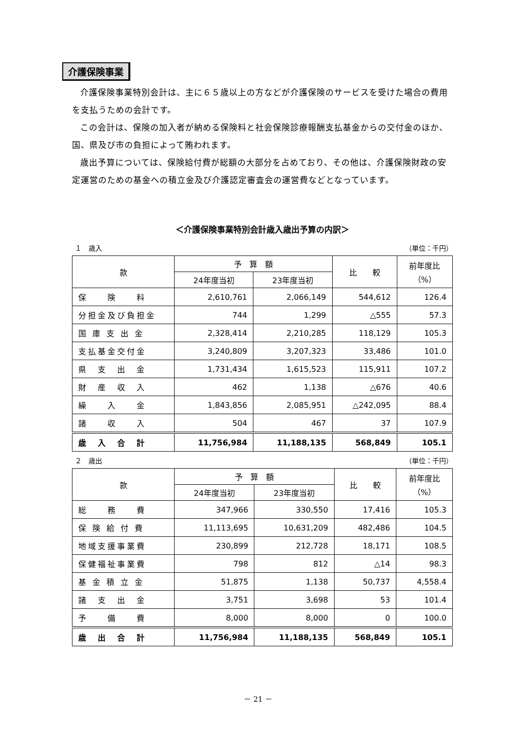介護保険事業
介護保険事業特別会計は、主に６５歳以上の方などが介護保険のサービスを受けた場合の費用を支払うための会計です。
この会計は、保険の加入者が納める保険料と社会保険診療報酬支払基金からの交付金のほか、国、県及び市の負担によって賄われます。
歳出予算については、保険給付費が総額の大部分を占めており、その他は、介護保険財政の安定運営のための基金への積立金及び介護認定審査会の運営費などとなっています。
＜介護保険事業特別会計歳入歳出予算の内訳＞
１　歳入 （単位：千円）
| 款 | 予 算 額 | | 比 較 | 前年度比 （%） |
| --- | --- | --- | --- | --- |
| | 24年度当初 | 23年度当初 | | |
| 保 険 料 | 2,610,761 | 2,066,149 | 544,612 | 126.4 |
| 分担金及び負担金 | 744 | 1,299 | △555 | 57.3 |
| 国 庫 支 出 金 | 2,328,414 | 2,210,285 | 118,129 | 105.3 |
| 支払基金交付金 | 3,240,809 | 3,207,323 | 33,486 | 101.0 |
| 県 支 出 金 | 1,731,434 | 1,615,523 | 115,911 | 107.2 |
| 財 産 収 入 | 462 | 1,138 | △676 | 40.6 |
| 繰 入 金 | 1,843,856 | 2,085,951 | △242,095 | 88.4 |
| 諸 収 入 | 504 | 467 | 37 | 107.9 |
| 歳 入 合 計 | 11,756,984 | 11,188,135 | 568,849 | 105.1 |
２　歳出 （単位：千円）
| 款 | 予 算 額 | | 比 較 | 前年度比 （%） |
| --- | --- | --- | --- | --- |
| | 24年度当初 | 23年度当初 | | |
| 総 務 費 | 347,966 | 330,550 | 17,416 | 105.3 |
| 保 険 給 付 費 | 11,113,695 | 10,631,209 | 482,486 | 104.5 |
| 地域支援事業費 | 230,899 | 212,728 | 18,171 | 108.5 |
| 保健福祉事業費 | 798 | 812 | △14 | 98.3 |
| 基 金 積 立 金 | 51,875 | 1,138 | 50,737 | 4,558.4 |
| 諸 支 出 金 | 3,751 | 3,698 | 53 | 101.4 |
| 予 備 費 | 8,000 | 8,000 | 0 | 100.0 |
| 歳 出 合 計 | 11,756,984 | 11,188,135 | 568,849 | 105.1 |
－ 21 －